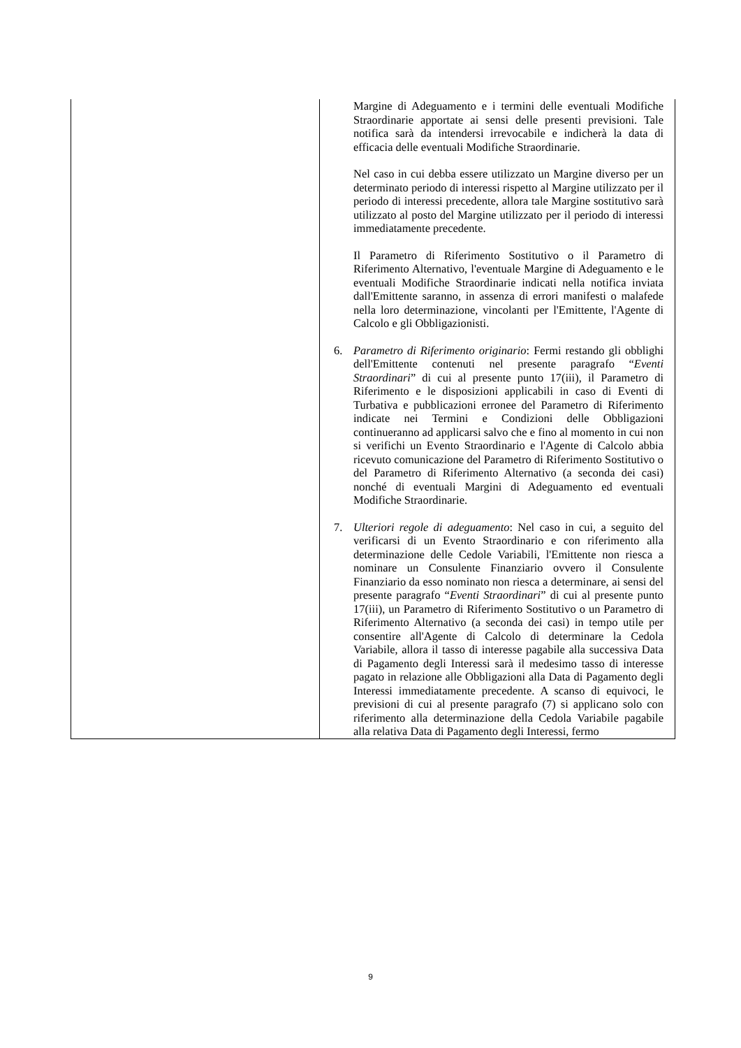| | Margine di Adeguamento e i termini delle eventuali Modifiche Straordinarie apportate ai sensi delle presenti previsioni. Tale notifica sarà da intendersi irrevocabile e indicherà la data di efficacia delle eventuali Modifiche Straordinarie. Nel caso in cui debba essere utilizzato un Margine diverso per un determinato periodo di interessi rispetto al Margine utilizzato per il periodo di interessi precedente, allora tale Margine sostitutivo sarà utilizzato al posto del Margine utilizzato per il periodo di interessi immediatamente precedente. Il Parametro di Riferimento Sostitutivo o il Parametro di Riferimento Alternativo, l'eventuale Margine di Adeguamento e le eventuali Modifiche Straordinarie indicati nella notifica inviata dall'Emittente saranno, in assenza di errori manifesti o malafede nella loro determinazione, vincolanti per l'Emittente, l'Agente di Calcolo e gli Obbligazionisti. 6. Parametro di Riferimento originario : Fermi restando gli obblighi dell'Emittente contenuti nel presente paragrafo “ Eventi Straordinari ” di cui al presente punto 17(iii), il Parametro di Riferimento e le disposizioni applicabili in caso di Eventi di Turbativa e pubblicazioni erronee del Parametro di Riferimento indicate nei Termini e Condizioni delle Obbligazioni continueranno ad applicarsi salvo che e fino al momento in cui non si verifichi un Evento Straordinario e l'Agente di Calcolo abbia ricevuto comunicazione del Parametro di Riferimento Sostitutivo o del Parametro di Riferimento Alternativo (a seconda dei casi) nonché di eventuali Margini di Adeguamento ed eventuali Modifiche Straordinarie. 7. Ulteriori regole di adeguamento : Nel caso in cui, a seguito del verificarsi di un Evento Straordinario e con riferimento alla determinazione delle Cedole Variabili, l'Emittente non riesca a nominare un Consulente Finanziario ovvero il Consulente Finanziario da esso nominato non riesca a determinare, ai sensi del presente paragrafo “ Eventi Straordinari ” di cui al presente punto 17(iii), un Parametro di Riferimento Sostitutivo o un Parametro di Riferimento Alternativo (a seconda dei casi) in tempo utile per consentire all'Agente di Calcolo di determinare la Cedola Variabile, allora il tasso di interesse pagabile alla successiva Data di Pagamento degli Interessi sarà il medesimo tasso di interesse pagato in relazione alle Obbligazioni alla Data di Pagamento degli Interessi immediatamente precedente. A scanso di equivoci, le previsioni di cui al presente paragrafo (7) si applicano solo con riferimento alla determinazione della Cedola Variabile pagabile alla relativa Data di Pagamento degli Interessi, fermo |
9